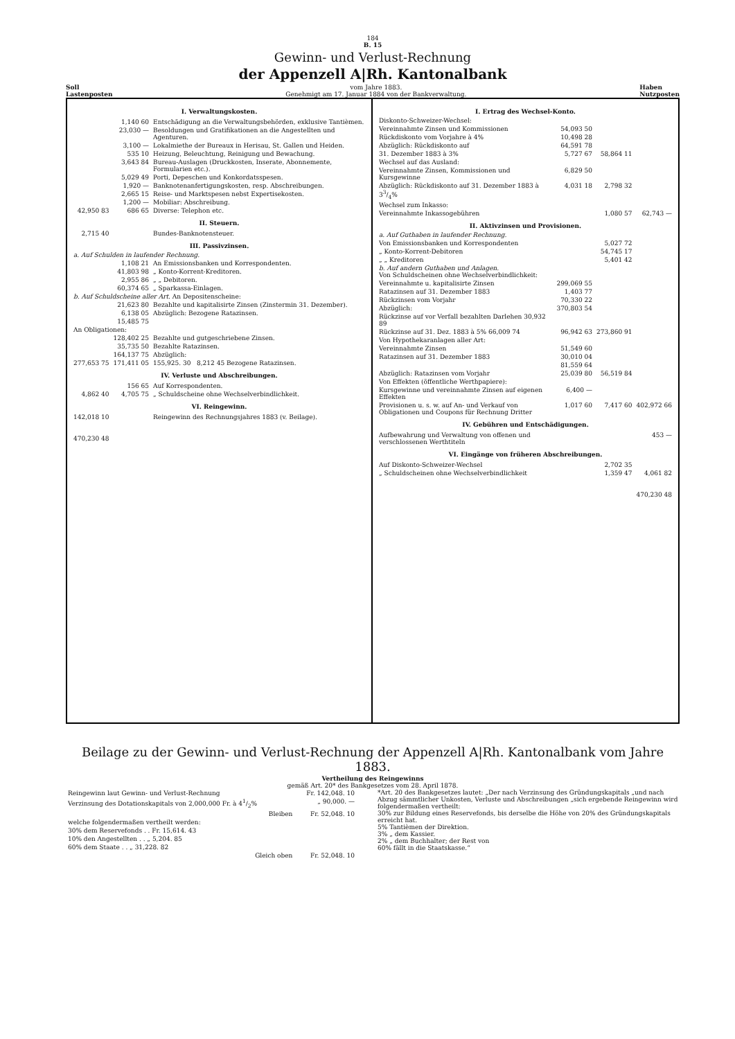184
B. 15
Gewinn- und Verlust-Rechnung
der Appenzell A|Rh. Kantonalbank
Soll
Lastenposten vom Jahre 1883.
Genehmigt am 17. Januar 1884 von der Bankverwaltung. Haben
Nutzposten
| I. Verwaltungskosten. | | |
| | 1,140 60 | Entschädigung an die Verwaltungsbehörden, exklusive Tantièmen. |
| | 23,030 — | Besoldungen und Gratifikationen an die Angestellten und Agenturen. |
| | 3,100 — | Lokalmiethe der Bureaux in Herisau, St. Gallen und Heiden. |
| | 535 10 | Heizung, Beleuchtung, Reinigung und Bewachung. |
| | 3,643 84 | Bureau-Auslagen (Druckkosten, Inserate, Abonnemente, Formularien etc.). |
| | 5,029 49 | Porti, Depeschen und Konkordatsspesen. |
| | 1,920 — | Banknotenanfertigungskosten, resp. Abschreibungen. |
| | 2,665 15 | Reise- und Marktspesen nebst Expertisekosten. |
| | 1,200 — | Mobiliar: Abschreibung. |
| 42,950 83 | 686 65 | Diverse: Telephon etc. |
| II. Steuern. | | |
| 2,715 40 | | Bundes-Banknotensteuer. |
| III. Passivzinsen. a. Auf Schulden in laufender Rechnung. | | |
| | 1,108 21 | An Emissionsbanken und Korrespondenten. |
| | 41,803 98 | „ Konto-Korrent-Kreditoren. |
| | 2,955 86 | „ „ Debitoren. |
| | 60,374 65 | „ Sparkassa-Einlagen. |
| b. Auf Schuldscheine aller Art. An Depositenscheine: | | |
| | 21,623 80 | Bezahlte und kapitalisirte Zinsen (Zinstermin 31. Dezember). |
| | 6,138 05 | Abzüglich: Bezogene Ratazinsen. |
| | 15,485 75 | |
| An Obligationen: | | |
| | 128,402 25 | Bezahlte und gutgeschriebene Zinsen. |
| | 35,735 50 | Bezahlte Ratazinsen. |
| | 164,137 75 | Abzüglich: |
| 277,653 75 | 171,411 05 | 155,925. 30 8,212 45 Bezogene Ratazinsen. |
| IV. Verluste und Abschreibungen. | | |
| | 156 65 | Auf Korrespondenten. |
| 4,862 40 | 4,705 75 | „ Schuldscheine ohne Wechselverbindlichkeit. |
| VI. Reingewinn. | | |
| 142,018 10 | | Reingewinn des Rechnungsjahres 1883 (v. Beilage). |
| 470,230 48 | | |
| I. Ertrag des Wechsel-Konto. Diskonto-Schweizer-Wechsel: | | | |
| Vereinnahmte Zinsen und Kommissionen | 54,093 50 | | |
| Rückdiskonto vom Vorjahre à 4% | 10,498 28 | | |
| Abzüglich: Rückdiskonto auf | 64,591 78 | | |
| 31. Dezember 1883 à 3% | 5,727 67 | 58,864 11 | |
| Wechsel auf das Ausland: | | | |
| Vereinnahmte Zinsen, Kommissionen und Kursgewinne | 6,829 50 | | |
| Abzüglich: Rückdiskonto auf 31. Dezember 1883 à 33/4% | 4,031 18 | 2,798 32 | |
| Wechsel zum Inkasso: | | | |
| Vereinnahmte Inkassogebühren | | 1,080 57 | 62,743 — |
| II. Aktivzinsen und Provisionen. a. Auf Guthaben in laufender Rechnung. | | | |
| Von Emissionsbanken und Korrespondenten | | 5,027 72 | |
| „ Konto-Korrent-Debitoren | | 54,745 17 | |
| „ „ Kreditoren | | 5,401 42 | |
| b. Auf andern Guthaben und Anlagen. Von Schuldscheinen ohne Wechselverbindlichkeit: | | | |
| Vereinnahmte u. kapitalisirte Zinsen | 299,069 55 | | |
| Ratazinsen auf 31. Dezember 1883 | 1,403 77 | | |
| Rückzinsen vom Vorjahr | 70,330 22 | | |
| Abzüglich: | 370,803 54 | | |
| Rückzinse auf vor Verfall bezahlten Darlehen 30,932 89 | | | |
| Rückzinse auf 31. Dez. 1883 à 5% 66,009 74 | 96,942 63 | 273,860 91 | |
| Von Hypothekaranlagen aller Art: | | | |
| Vereinnahmte Zinsen | 51,549 60 | | |
| Ratazinsen auf 31. Dezember 1883 | 30,010 04 | | |
| | 81,559 64 | | |
| Abzüglich: Ratazinsen vom Vorjahr | 25,039 80 | 56,519 84 | |
| Von Effekten (öffentliche Werthpapiere): | | | |
| Kursgewinne und vereinnahmte Zinsen auf eigenen Effekten | 6,400 — | | |
| Provisionen u. s. w. auf An- und Verkauf von Obligationen und Coupons für Rechnung Dritter | 1,017 60 | 7,417 60 | 402,972 66 |
| IV. Gebühren und Entschädigungen. | | | |
| Aufbewahrung und Verwaltung von offenen und verschlossenen Werthtiteln | | | 453 — |
| VI. Eingänge von früheren Abschreibungen. | | | |
| Auf Diskonto-Schweizer-Wechsel | | 2,702 35 | |
| „ Schuldscheinen ohne Wechselverbindlichkeit | | 1,359 47 | 4,061 82 |
| | | | 470,230 48 |
Beilage zu der Gewinn- und Verlust-Rechnung der Appenzell A|Rh. Kantonalbank vom Jahre 1883.
Vertheilung des Reingewinns
gemäß Art. 20* des Bankgesetzes vom 28. April 1878.
| Reingewinn laut Gewinn- und Verlust-Rechnung | Fr. 142,048. 10 |
| Verzinsung des Dotationskapitals von 2,000,000 Fr. à 41/2% | „ 90,000. — |
| Bleiben | Fr. 52,048. 10 |
| welche folgendermaßen vertheilt werden: | |
| 30% dem Reservefonds . . Fr. 15,614. 43 | |
| 10% den Angestellten . . „ 5,204. 85 | |
| 60% dem Staate . . „ 31,228. 82 | |
| Gleich oben | Fr. 52,048. 10 |
*Art. 20 des Bankgesetzes lautet: „Der nach Verzinsung des Gründungskapitals „und nach Abzug sämmtlicher Unkosten, Verluste und Abschreibungen „sich ergebende Reingewinn wird folgendermaßen vertheilt:
30% zur Bildung eines Reservefonds, bis derselbe die Höhe von 20% des Gründungskapitals erreicht hat.
5% Tantièmen der Direktion.
3% „ dem Kassier.
2% „ dem Buchhalter; der Rest von
60% fällt in die Staatskasse.“